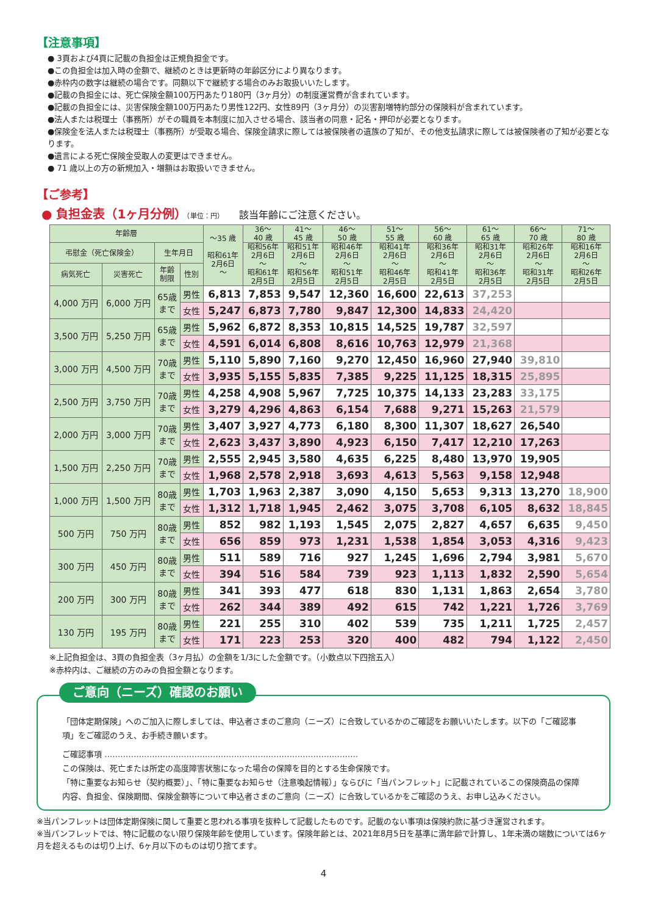【注意事項】
● 3頁および4頁に記載の負担金は正規負担金です。
●この負担金は加入時の金額で、継続のときは更新時の年齢区分により異なります。
●赤枠内の数字は継続の場合です。同額以下で継続する場合のみお取扱いいたします。
●記載の負担金には、死亡保険金額100万円あたり180円（3ヶ月分）の制度運営費が含まれています。
●記載の負担金には、災害保険金額100万円あたり男性122円、女性89円（3ヶ月分）の災害割増特約部分の保険料が含まれています。
●法人または税理士（事務所）がその職員を本制度に加入させる場合、該当者の同意・記名・押印が必要となります。
●保険金を法人または税理士（事務所）が受取る場合、保険金請求に際しては被保険者の遺族の了知が、その他支払請求に際しては被保険者の了知が必要となります。
●遺言による死亡保険金受取人の変更はできません。
● 71 歳以上の方の新規加入・増額はお取扱いできません。
【ご参考】
● 負担金表（1ヶ月分例）（単位：円） 該当年齢にご注意ください。
| 年齢層 | | | | ～35 歳 昭和61年 2月6日 ～ | 36～ 40 歳 | 41～ 45 歳 | 46～ 50 歳 | 51～ 55 歳 | 56～ 60 歳 | 61～ 65 歳 | 66～ 70 歳 | 71～ 80 歳 |
| --- | --- | --- | --- | --- | --- | --- | --- | --- | --- | --- | --- | --- |
| 弔慰金（死亡保険金） | | 生年月日 | | | 昭和56年 2月6日 ～ 昭和61年 2月5日 | 昭和51年 2月6日 ～ 昭和56年 2月5日 | 昭和46年 2月6日 ～ 昭和51年 2月5日 | 昭和41年 2月6日 ～ 昭和46年 2月5日 | 昭和36年 2月6日 ～ 昭和41年 2月5日 | 昭和31年 2月6日 ～ 昭和36年 2月5日 | 昭和26年 2月6日 ～ 昭和31年 2月5日 | 昭和16年 2月6日 ～ 昭和26年 2月5日 |
| 病気死亡 | 災害死亡 | 年齢 制限 | 性別 | | | | | | | | | |
| 4,000 万円 | 6,000 万円 | 65歳 まで | 男性 | 6,813 | 7,853 | 9,547 | 12,360 | 16,600 | 22,613 | 37,253 | | |
| | | | 女性 | 5,247 | 6,873 | 7,780 | 9,847 | 12,300 | 14,833 | 24,420 | | |
| 3,500 万円 | 5,250 万円 | 65歳 まで | 男性 | 5,962 | 6,872 | 8,353 | 10,815 | 14,525 | 19,787 | 32,597 | | |
| | | | 女性 | 4,591 | 6,014 | 6,808 | 8,616 | 10,763 | 12,979 | 21,368 | | |
| 3,000 万円 | 4,500 万円 | 70歳 まで | 男性 | 5,110 | 5,890 | 7,160 | 9,270 | 12,450 | 16,960 | 27,940 | 39,810 | |
| | | | 女性 | 3,935 | 5,155 | 5,835 | 7,385 | 9,225 | 11,125 | 18,315 | 25,895 | |
| 2,500 万円 | 3,750 万円 | 70歳 まで | 男性 | 4,258 | 4,908 | 5,967 | 7,725 | 10,375 | 14,133 | 23,283 | 33,175 | |
| | | | 女性 | 3,279 | 4,296 | 4,863 | 6,154 | 7,688 | 9,271 | 15,263 | 21,579 | |
| 2,000 万円 | 3,000 万円 | 70歳 まで | 男性 | 3,407 | 3,927 | 4,773 | 6,180 | 8,300 | 11,307 | 18,627 | 26,540 | |
| | | | 女性 | 2,623 | 3,437 | 3,890 | 4,923 | 6,150 | 7,417 | 12,210 | 17,263 | |
| 1,500 万円 | 2,250 万円 | 70歳 まで | 男性 | 2,555 | 2,945 | 3,580 | 4,635 | 6,225 | 8,480 | 13,970 | 19,905 | |
| | | | 女性 | 1,968 | 2,578 | 2,918 | 3,693 | 4,613 | 5,563 | 9,158 | 12,948 | |
| 1,000 万円 | 1,500 万円 | 80歳 まで | 男性 | 1,703 | 1,963 | 2,387 | 3,090 | 4,150 | 5,653 | 9,313 | 13,270 | 18,900 |
| | | | 女性 | 1,312 | 1,718 | 1,945 | 2,462 | 3,075 | 3,708 | 6,105 | 8,632 | 18,845 |
| 500 万円 | 750 万円 | 80歳 まで | 男性 | 852 | 982 | 1,193 | 1,545 | 2,075 | 2,827 | 4,657 | 6,635 | 9,450 |
| | | | 女性 | 656 | 859 | 973 | 1,231 | 1,538 | 1,854 | 3,053 | 4,316 | 9,423 |
| 300 万円 | 450 万円 | 80歳 まで | 男性 | 511 | 589 | 716 | 927 | 1,245 | 1,696 | 2,794 | 3,981 | 5,670 |
| | | | 女性 | 394 | 516 | 584 | 739 | 923 | 1,113 | 1,832 | 2,590 | 5,654 |
| 200 万円 | 300 万円 | 80歳 まで | 男性 | 341 | 393 | 477 | 618 | 830 | 1,131 | 1,863 | 2,654 | 3,780 |
| | | | 女性 | 262 | 344 | 389 | 492 | 615 | 742 | 1,221 | 1,726 | 3,769 |
| 130 万円 | 195 万円 | 80歳 まで | 男性 | 221 | 255 | 310 | 402 | 539 | 735 | 1,211 | 1,725 | 2,457 |
| | | | 女性 | 171 | 223 | 253 | 320 | 400 | 482 | 794 | 1,122 | 2,450 |
※上記負担金は、3頁の負担金表（3ヶ月払）の金額を1/3にした金額です。（小数点以下四捨五入）
※赤枠内は、ご継続の方のみの負担金額となります。
ご意向（ニーズ）確認のお願い
「団体定期保険」へのご加入に際しましては、申込者さまのご意向（ニーズ）に合致しているかのご確認をお願いいたします。以下の「ご確認事項」をご確認のうえ、お手続き願います。
ご確認事項 ……………………………………………………………………………………
この保険は、死亡または所定の高度障害状態になった場合の保障を目的とする生命保険です。
「特に重要なお知らせ（契約概要）」、「特に重要なお知らせ（注意喚起情報）」ならびに「当パンフレット」に記載されているこの保険商品の保障内容、負担金、保険期間、保険金額等について申込者さまのご意向（ニーズ）に合致しているかをご確認のうえ、お申し込みください。
※当パンフレットは団体定期保険に関して重要と思われる事項を抜粋して記載したものです。記載のない事項は保険約款に基づき運営されます。
※当パンフレットでは、特に記載のない限り保険年齢を使用しています。保険年齢とは、2021年8月5日を基準に満年齢で計算し、1年未満の端数については6ヶ月を超えるものは切り上げ、6ヶ月以下のものは切り捨てます。
4